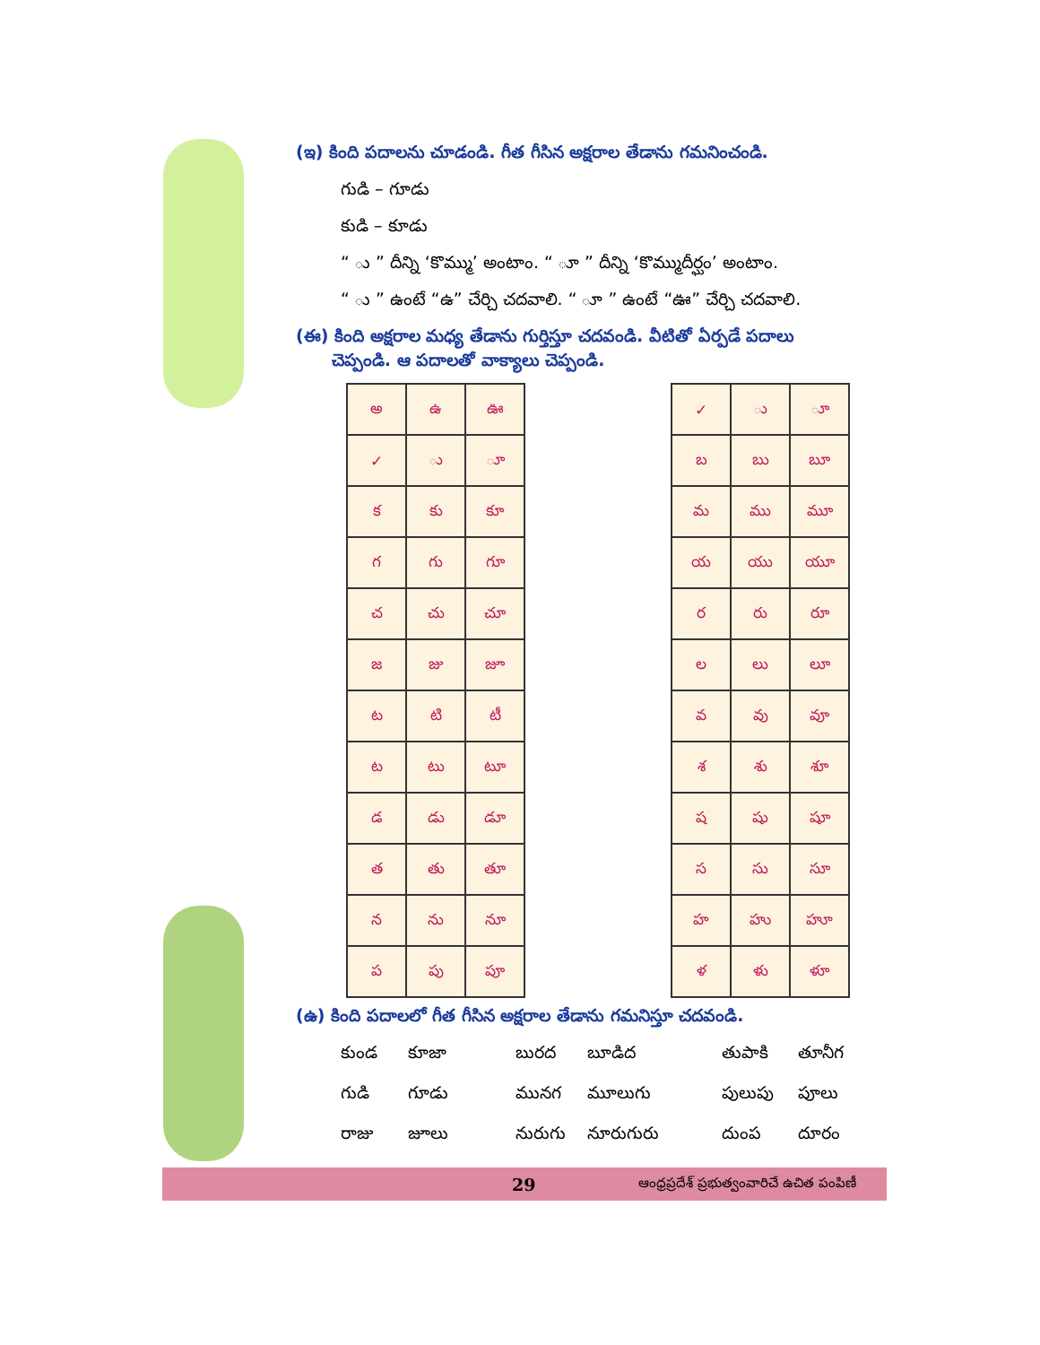(ఇ) కింది పదాలను చూడండి. గీత గీసిన అక్షరాల తేడాను గమనించండి.
గుడి – గూడు
కుడి – కూడు
“ ు ” దీన్ని ‘కొమ్ము’ అంటాం. “ ూ ” దీన్ని ‘కొమ్ముదీర్ఘం’ అంటాం.
“ ు ” ఉంటే “ఉ” చేర్చి చదవాలి. “ ూ ” ఉంటే “ఊ” చేర్చి చదవాలి.
(ఈ) కింది అక్షరాల మధ్య తేడాను గుర్తిస్తూ చదవండి. వీటితో ఏర్పడే పదాలు
చెప్పండి. ఆ పదాలతో వాక్యాలు చెప్పండి.
| అ | ఉ | ఊ |
| ✓ | ు | ూ |
| క | కు | కూ |
| గ | గు | గూ |
| చ | చు | చూ |
| జ | జు | జూ |
| ట | టి | టీ |
| ట | టు | టూ |
| డ | డు | డూ |
| త | తు | తూ |
| న | ను | నూ |
| ప | పు | పూ |
| ✓ | ు | ూ |
| బ | బు | బూ |
| మ | ము | మూ |
| య | యు | యూ |
| ర | రు | రూ |
| ల | లు | లూ |
| వ | వు | వూ |
| శ | శు | శూ |
| ష | షు | షూ |
| స | సు | సూ |
| హ | హు | హూ |
| ళ | ళు | ళూ |
(ఉ) కింది పదాలలో గీత గీసిన అక్షరాల తేడాను గమనిస్తూ చదవండి.
కుండ కూజా బురద బూడిద తుపాకి తూనీగ గుడి గూడు మునగ మూలుగు పులుపు పూలు రాజు జూలు నురుగు నూరుగురు దుంప దూరం
29 ఆంధ్రప్రదేశ్ ప్రభుత్వంవారిచే ఉచిత పంపిణీ